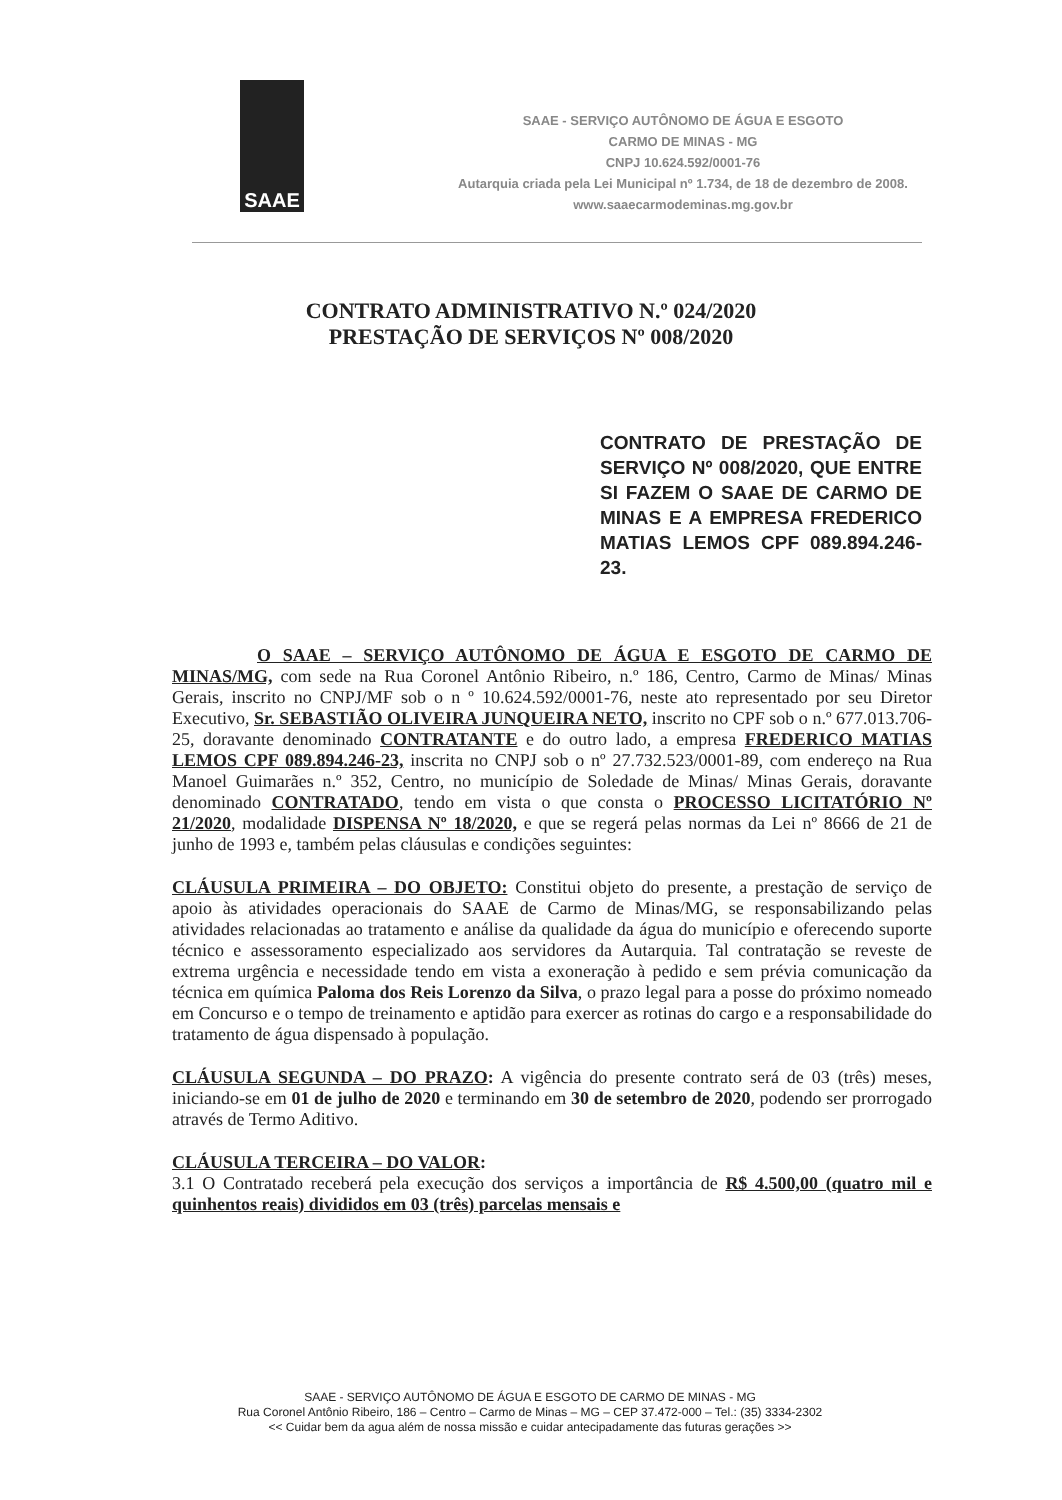SAAE
SAAE - SERVIÇO AUTÔNOMO DE ÁGUA E ESGOTO
CARMO DE MINAS - MG
CNPJ 10.624.592/0001-76
Autarquia criada pela Lei Municipal nº 1.734, de 18 de dezembro de 2008.
www.saaecarmodeminas.mg.gov.br
CONTRATO ADMINISTRATIVO N.º 024/2020
PRESTAÇÃO DE SERVIÇOS Nº 008/2020
CONTRATO DE PRESTAÇÃO DE SERVIÇO Nº 008/2020, QUE ENTRE SI FAZEM O SAAE DE CARMO DE MINAS E A EMPRESA FREDERICO MATIAS LEMOS CPF 089.894.246-23.
O SAAE – SERVIÇO AUTÔNOMO DE ÁGUA E ESGOTO DE CARMO DE MINAS/MG, com sede na Rua Coronel Antônio Ribeiro, n.º 186, Centro, Carmo de Minas/ Minas Gerais, inscrito no CNPJ/MF sob o n º 10.624.592/0001-76, neste ato representado por seu Diretor Executivo, Sr. SEBASTIÃO OLIVEIRA JUNQUEIRA NETO, inscrito no CPF sob o n.º 677.013.706-25, doravante denominado CONTRATANTE e do outro lado, a empresa FREDERICO MATIAS LEMOS CPF 089.894.246-23, inscrita no CNPJ sob o nº 27.732.523/0001-89, com endereço na Rua Manoel Guimarães n.º 352, Centro, no município de Soledade de Minas/ Minas Gerais, doravante denominado CONTRATADO, tendo em vista o que consta o PROCESSO LICITATÓRIO Nº 21/2020, modalidade DISPENSA Nº 18/2020, e que se regerá pelas normas da Lei nº 8666 de 21 de junho de 1993 e, também pelas cláusulas e condições seguintes:
CLÁUSULA PRIMEIRA – DO OBJETO: Constitui objeto do presente, a prestação de serviço de apoio às atividades operacionais do SAAE de Carmo de Minas/MG, se responsabilizando pelas atividades relacionadas ao tratamento e análise da qualidade da água do município e oferecendo suporte técnico e assessoramento especializado aos servidores da Autarquia. Tal contratação se reveste de extrema urgência e necessidade tendo em vista a exoneração à pedido e sem prévia comunicação da técnica em química Paloma dos Reis Lorenzo da Silva, o prazo legal para a posse do próximo nomeado em Concurso e o tempo de treinamento e aptidão para exercer as rotinas do cargo e a responsabilidade do tratamento de água dispensado à população.
CLÁUSULA SEGUNDA – DO PRAZO: A vigência do presente contrato será de 03 (três) meses, iniciando-se em 01 de julho de 2020 e terminando em 30 de setembro de 2020, podendo ser prorrogado através de Termo Aditivo.
CLÁUSULA TERCEIRA – DO VALOR:
3.1 O Contratado receberá pela execução dos serviços a importância de R$ 4.500,00 (quatro mil e quinhentos reais) divididos em 03 (três) parcelas mensais e
SAAE - SERVIÇO AUTÔNOMO DE ÁGUA E ESGOTO DE CARMO DE MINAS - MG
Rua Coronel Antônio Ribeiro, 186 – Centro – Carmo de Minas – MG – CEP 37.472-000 – Tel.: (35) 3334-2302
<< Cuidar bem da agua além de nossa missão e cuidar antecipadamente das futuras gerações >>